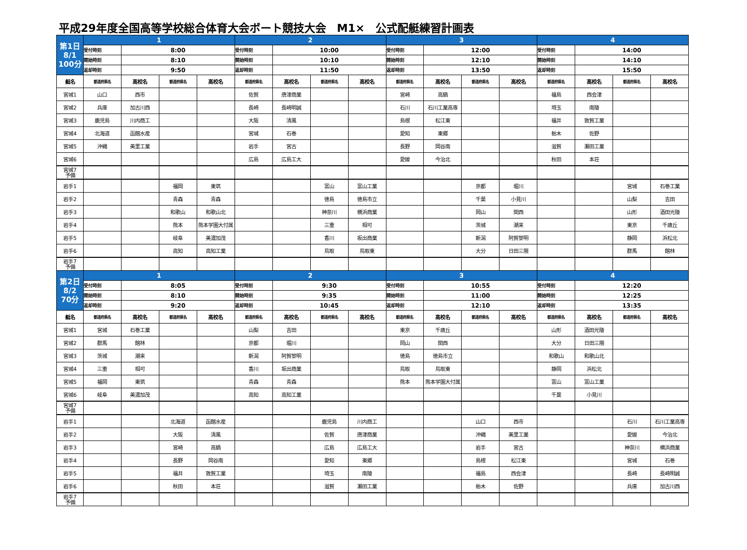平成29年度全国高等学校総合体育大会ボート競技大会　M1×　公式配艇練習計画表
| 第1日 8/1 100分 | 1 | | | | 2 | | | | 3 | | | | 4 | | | |
| | 受付時刻 | 8:00 | | | 受付時刻 | 10:00 | | | 受付時刻 | 12:00 | | | 受付時刻 | 14:00 | | |
| | 開始時刻 | 8:10 | | | 開始時刻 | 10:10 | | | 開始時刻 | 12:10 | | | 開始時刻 | 14:10 | | |
| | 返却時刻 | 9:50 | | | 返却時刻 | 11:50 | | | 返却時刻 | 13:50 | | | 返却時刻 | 15:50 | | |
| 艇名 | 都道府県名 | 高校名 | 都道府県名 | 高校名 | 都道府県名 | 高校名 | 都道府県名 | 高校名 | 都道府県名 | 高校名 | 都道府県名 | 高校名 | 都道府県名 | 高校名 | 都道府県名 | 高校名 |
| 宮城1 | 山口 | 西市 | | | 佐賀 | 唐津商業 | | | 宮崎 | 高鍋 | | | 福島 | 西会津 | | |
| 宮城2 | 兵庫 | 加古川西 | | | 長崎 | 長崎明誠 | | | 石川 | 石川工業高専 | | | 埼玉 | 南陵 | | |
| 宮城3 | 鹿児島 | 川内商工 | | | 大阪 | 清風 | | | 島根 | 松江東 | | | 福井 | 敦賀工業 | | |
| 宮城4 | 北海道 | 函館水産 | | | 宮城 | 石巻 | | | 愛知 | 東郷 | | | 栃木 | 佐野 | | |
| 宮城5 | 沖縄 | 美里工業 | | | 岩手 | 宮古 | | | 長野 | 岡谷南 | | | 滋賀 | 瀬田工業 | | |
| 宮城6 | | | | | 広島 | 広島工大 | | | 愛媛 | 今治北 | | | 秋田 | 本荘 | | |
| 宮城7 予備 | | | | | | | | | | | | | | | | |
| 岩手1 | | | 福岡 | 東筑 | | | 富山 | 富山工業 | | | 京都 | 堀川 | | | 宮城 | 石巻工業 |
| 岩手2 | | | 青森 | 青森 | | | 徳島 | 徳島市立 | | | 千葉 | 小見川 | | | 山梨 | 吉田 |
| 岩手3 | | | 和歌山 | 和歌山北 | | | 神奈川 | 横浜商業 | | | 岡山 | 関西 | | | 山形 | 酒田光陵 |
| 岩手4 | | | 熊本 | 熊本学園大付属 | | | 三重 | 相可 | | | 茨城 | 潮来 | | | 東京 | 千歳丘 |
| 岩手5 | | | 岐阜 | 美濃加茂 | | | 香川 | 坂出商業 | | | 新潟 | 阿賀黎明 | | | 静岡 | 浜松北 |
| 岩手6 | | | 高知 | 高知工業 | | | 鳥取 | 鳥取東 | | | 大分 | 日田三隈 | | | 群馬 | 館林 |
| 岩手7 予備 | | | | | | | | | | | | | | | | |
| 第2日 8/2 70分 | 1 | | | | 2 | | | | 3 | | | | 4 | | | |
| | 受付時刻 | 8:05 | | | 受付時刻 | 9:30 | | | 受付時刻 | 10:55 | | | 受付時刻 | 12:20 | | |
| | 開始時刻 | 8:10 | | | 開始時刻 | 9:35 | | | 開始時刻 | 11:00 | | | 開始時刻 | 12:25 | | |
| | 返却時刻 | 9:20 | | | 返却時刻 | 10:45 | | | 返却時刻 | 12:10 | | | 返却時刻 | 13:35 | | |
| 艇名 | 都道府県名 | 高校名 | 都道府県名 | 高校名 | 都道府県名 | 高校名 | 都道府県名 | 高校名 | 都道府県名 | 高校名 | 都道府県名 | 高校名 | 都道府県名 | 高校名 | 都道府県名 | 高校名 |
| 宮城1 | 宮城 | 石巻工業 | | | 山梨 | 吉田 | | | 東京 | 千歳丘 | | | 山形 | 酒田光陵 | | |
| 宮城2 | 群馬 | 館林 | | | 京都 | 堀川 | | | 岡山 | 関西 | | | 大分 | 日田三隈 | | |
| 宮城3 | 茨城 | 潮来 | | | 新潟 | 阿賀黎明 | | | 徳島 | 徳島市立 | | | 和歌山 | 和歌山北 | | |
| 宮城4 | 三重 | 相可 | | | 香川 | 坂出商業 | | | 鳥取 | 鳥取東 | | | 静岡 | 浜松北 | | |
| 宮城5 | 福岡 | 東筑 | | | 青森 | 青森 | | | 熊本 | 熊本学園大付属 | | | 富山 | 富山工業 | | |
| 宮城6 | 岐阜 | 美濃加茂 | | | 高知 | 高知工業 | | | | | | | 千葉 | 小見川 | | |
| 宮城7 予備 | | | | | | | | | | | | | | | | |
| 岩手1 | | | 北海道 | 函館水産 | | | 鹿児島 | 川内商工 | | | 山口 | 西市 | | | 石川 | 石川工業高専 |
| 岩手2 | | | 大阪 | 清風 | | | 佐賀 | 唐津商業 | | | 沖縄 | 美里工業 | | | 愛媛 | 今治北 |
| 岩手3 | | | 宮崎 | 高鍋 | | | 広島 | 広島工大 | | | 岩手 | 宮古 | | | 神奈川 | 横浜商業 |
| 岩手4 | | | 長野 | 岡谷南 | | | 愛知 | 東郷 | | | 島根 | 松江東 | | | 宮城 | 石巻 |
| 岩手5 | | | 福井 | 敦賀工業 | | | 埼玉 | 南陵 | | | 福島 | 西会津 | | | 長崎 | 長崎明誠 |
| 岩手6 | | | 秋田 | 本荘 | | | 滋賀 | 瀬田工業 | | | 栃木 | 佐野 | | | 兵庫 | 加古川西 |
| 岩手7 予備 | | | | | | | | | | | | | | | | |